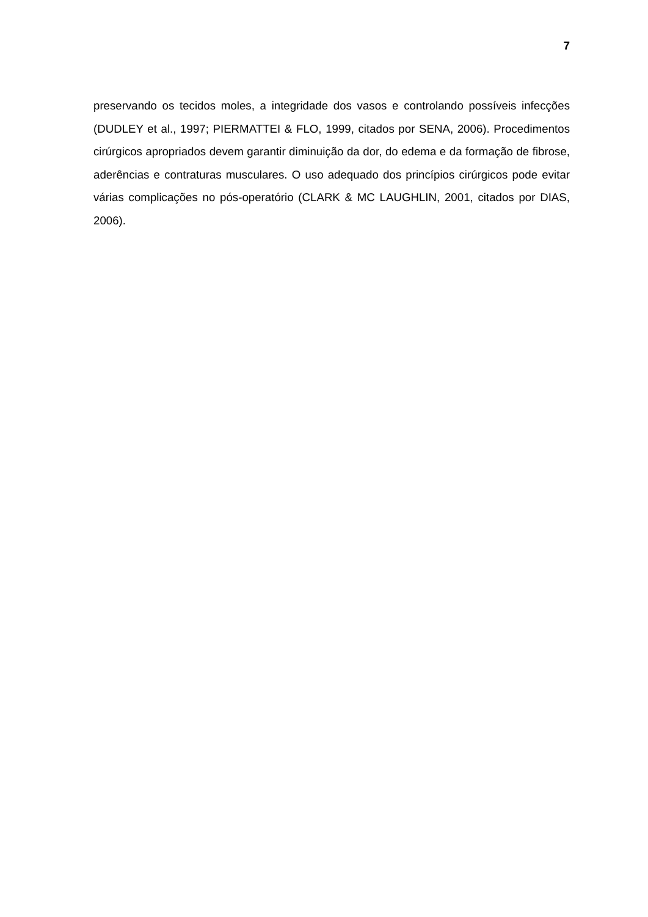7
preservando os tecidos moles, a integridade dos vasos e controlando possíveis infecções (DUDLEY et al., 1997; PIERMATTEI & FLO, 1999, citados por SENA, 2006). Procedimentos cirúrgicos apropriados devem garantir diminuição da dor, do edema e da formação de fibrose, aderências e contraturas musculares. O uso adequado dos princípios cirúrgicos pode evitar várias complicações no pós-operatório (CLARK & MC LAUGHLIN, 2001, citados por DIAS, 2006).